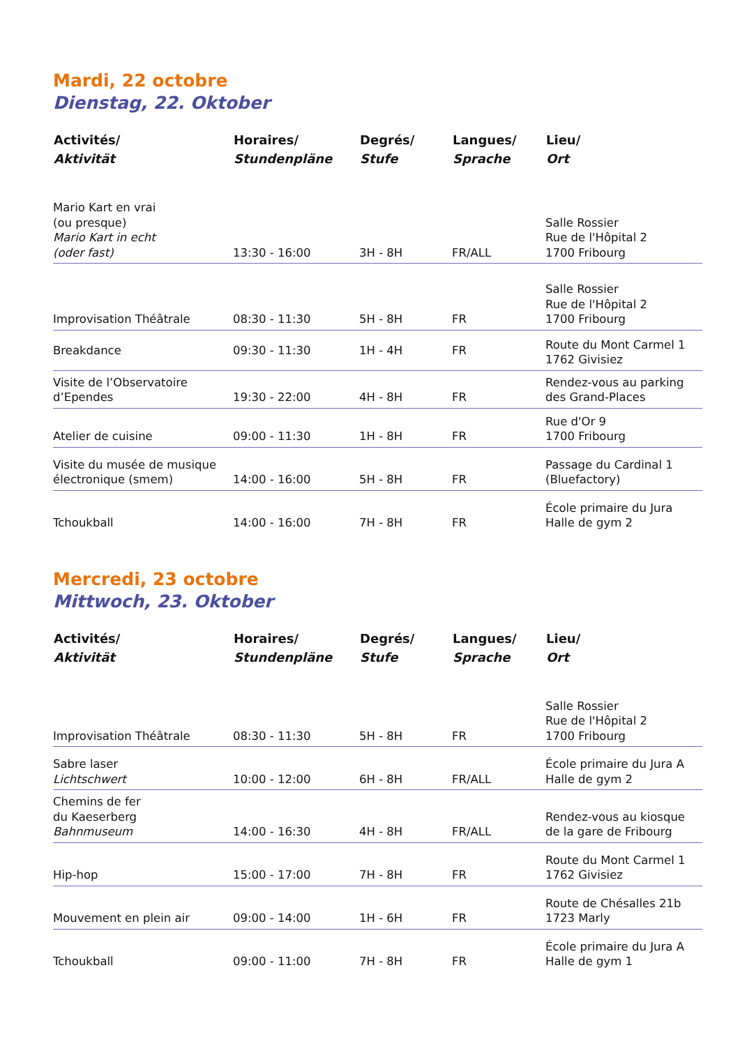Mardi, 22 octobre
Dienstag, 22. Oktober
| Activités/ Aktivität | Horaires/ Stundenpläne | Degrés/ Stufe | Langues/ Sprache | Lieu/ Ort |
| --- | --- | --- | --- | --- |
| Mario Kart en vrai (ou presque) Mario Kart in echt (oder fast) | 13:30 - 16:00 | 3H - 8H | FR/ALL | Salle Rossier Rue de l'Hôpital 2 1700 Fribourg |
| Improvisation Théâtrale | 08:30 - 11:30 | 5H - 8H | FR | Salle Rossier Rue de l'Hôpital 2 1700 Fribourg |
| Breakdance | 09:30 - 11:30 | 1H - 4H | FR | Route du Mont Carmel 1 1762 Givisiez |
| Visite de l’Observatoire d’Ependes | 19:30 - 22:00 | 4H - 8H | FR | Rendez-vous au parking des Grand-Places |
| Atelier de cuisine | 09:00 - 11:30 | 1H - 8H | FR | Rue d'Or 9 1700 Fribourg |
| Visite du musée de musique électronique (smem) | 14:00 - 16:00 | 5H - 8H | FR | Passage du Cardinal 1 (Bluefactory) |
| Tchoukball | 14:00 - 16:00 | 7H - 8H | FR | École primaire du Jura Halle de gym 2 |
Mercredi, 23 octobre
Mittwoch, 23. Oktober
| Activités/ Aktivität | Horaires/ Stundenpläne | Degrés/ Stufe | Langues/ Sprache | Lieu/ Ort |
| --- | --- | --- | --- | --- |
| Improvisation Théâtrale | 08:30 - 11:30 | 5H - 8H | FR | Salle Rossier Rue de l'Hôpital 2 1700 Fribourg |
| Sabre laser Lichtschwert | 10:00 - 12:00 | 6H - 8H | FR/ALL | École primaire du Jura A Halle de gym 2 |
| Chemins de fer du Kaeserberg Bahnmuseum | 14:00 - 16:30 | 4H - 8H | FR/ALL | Rendez-vous au kiosque de la gare de Fribourg |
| Hip-hop | 15:00 - 17:00 | 7H - 8H | FR | Route du Mont Carmel 1 1762 Givisiez |
| Mouvement en plein air | 09:00 - 14:00 | 1H - 6H | FR | Route de Chésalles 21b 1723 Marly |
| Tchoukball | 09:00 - 11:00 | 7H - 8H | FR | École primaire du Jura A Halle de gym 1 |